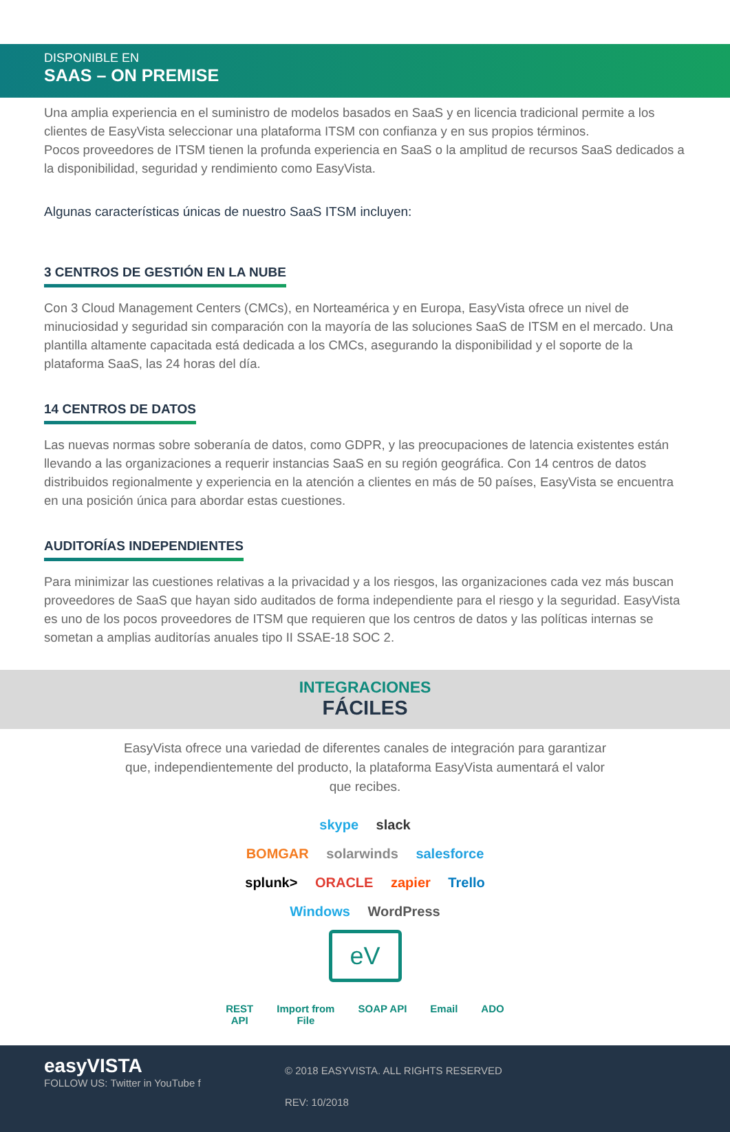DISPONIBLE EN
SAAS – ON PREMISE
Una amplia experiencia en el suministro de modelos basados en SaaS y en licencia tradicional permite a los clientes de EasyVista seleccionar una plataforma ITSM con confianza y en sus propios términos.
Pocos proveedores de ITSM tienen la profunda experiencia en SaaS o la amplitud de recursos SaaS dedicados a la disponibilidad, seguridad y rendimiento como EasyVista.
Algunas características únicas de nuestro SaaS ITSM incluyen:
3 CENTROS DE GESTIÓN EN LA NUBE
Con 3 Cloud Management Centers (CMCs), en Norteamérica y en Europa, EasyVista ofrece un nivel de minuciosidad y seguridad sin comparación con la mayoría de las soluciones SaaS de ITSM en el mercado. Una plantilla altamente capacitada está dedicada a los CMCs, asegurando la disponibilidad y el soporte de la plataforma SaaS, las 24 horas del día.
14 CENTROS DE DATOS
Las nuevas normas sobre soberanía de datos, como GDPR, y las preocupaciones de latencia existentes están llevando a las organizaciones a requerir instancias SaaS en su región geográfica. Con 14 centros de datos distribuidos regionalmente y experiencia en la atención a clientes en más de 50 países, EasyVista se encuentra en una posición única para abordar estas cuestiones.
AUDITORÍAS INDEPENDIENTES
Para minimizar las cuestiones relativas a la privacidad y a los riesgos, las organizaciones cada vez más buscan proveedores de SaaS que hayan sido auditados de forma independiente para el riesgo y la seguridad. EasyVista es uno de los pocos proveedores de ITSM que requieren que los centros de datos y las políticas internas se sometan a amplias auditorías anuales tipo II SSAE-18 SOC 2.
INTEGRACIONES
FÁCILES
EasyVista ofrece una variedad de diferentes canales de integración para garantizar que, independientemente del producto, la plataforma EasyVista aumentará el valor que recibes.
skype slack
BOMGAR solarwinds salesforce
splunk> ORACLE zapier Trello
Windows WordPress
eV
REST
API
Import from
File
SOAP API Email ADO
easyVISTA
FOLLOW US: Twitter in YouTube f
© 2018 EASYVISTA. ALL RIGHTS RESERVED
REV: 10/2018